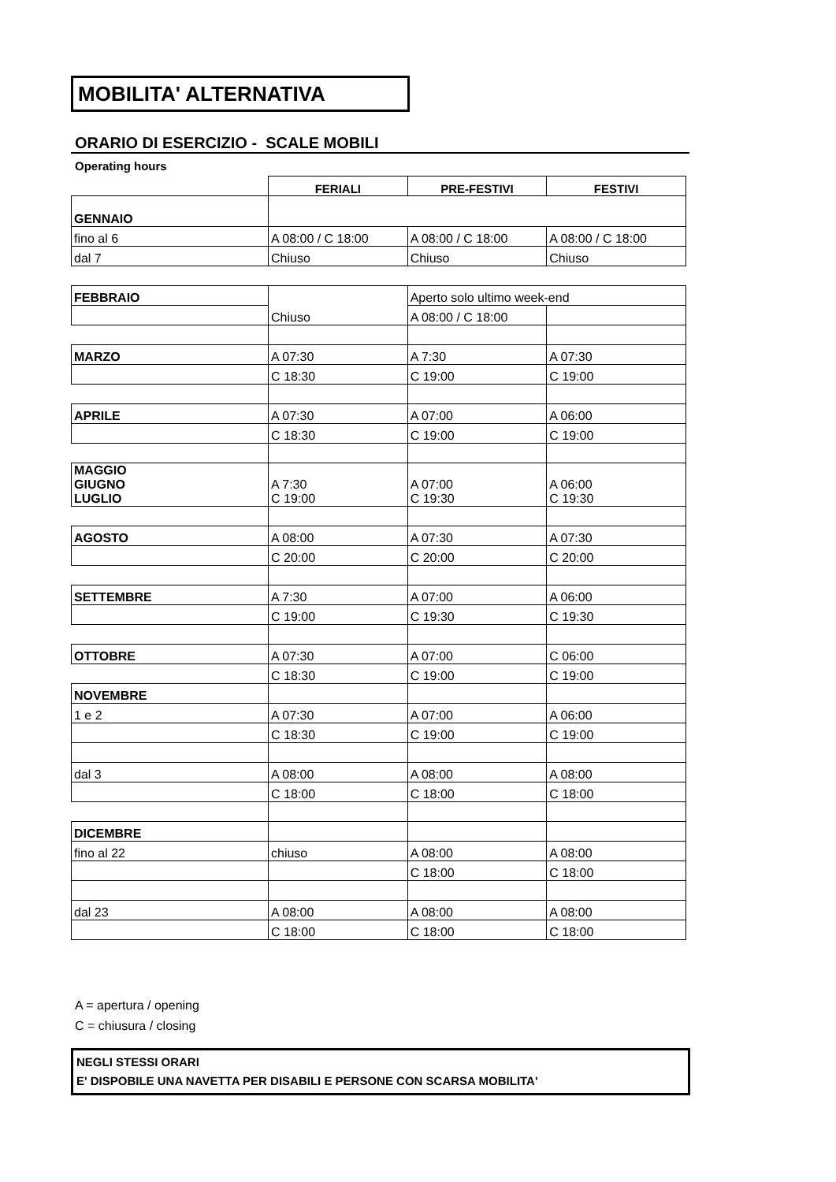MOBILITA' ALTERNATIVA
ORARIO DI ESERCIZIO - SCALE MOBILI
Operating hours
| | FERIALI | PRE-FESTIVI | FESTIVI |
| GENNAIO | | | |
| fino al 6 | A 08:00 / C 18:00 | A 08:00 / C 18:00 | A 08:00 / C 18:00 |
| dal 7 | Chiuso | Chiuso | Chiuso |
| FEBBRAIO | Chiuso | Aperto solo ultimo week-end | |
| | | A 08:00 / C 18:00 | |
| MARZO | A 07:30 | A 7:30 | A 07:30 |
| | C 18:30 | C 19:00 | C 19:00 |
| APRILE | A 07:30 | A 07:00 | A 06:00 |
| | C 18:30 | C 19:00 | C 19:00 |
| MAGGIO GIUGNO LUGLIO | A 7:30 C 19:00 | A 07:00 C 19:30 | A 06:00 C 19:30 |
| AGOSTO | A 08:00 | A 07:30 | A 07:30 |
| | C 20:00 | C 20:00 | C 20:00 |
| SETTEMBRE | A 7:30 | A 07:00 | A 06:00 |
| | C 19:00 | C 19:30 | C 19:30 |
| OTTOBRE | A 07:30 | A 07:00 | C 06:00 |
| | C 18:30 | C 19:00 | C 19:00 |
| NOVEMBRE | | | |
| 1 e 2 | A 07:30 | A 07:00 | A 06:00 |
| | C 18:30 | C 19:00 | C 19:00 |
| dal 3 | A 08:00 | A 08:00 | A 08:00 |
| | C 18:00 | C 18:00 | C 18:00 |
| DICEMBRE | | | |
| fino al 22 | chiuso | A 08:00 | A 08:00 |
| | | C 18:00 | C 18:00 |
| dal 23 | A 08:00 | A 08:00 | A 08:00 |
| | C 18:00 | C 18:00 | C 18:00 |
A = apertura / opening
C = chiusura / closing
NEGLI STESSI ORARI
E' DISPOBILE UNA NAVETTA PER DISABILI E PERSONE CON SCARSA MOBILITA'